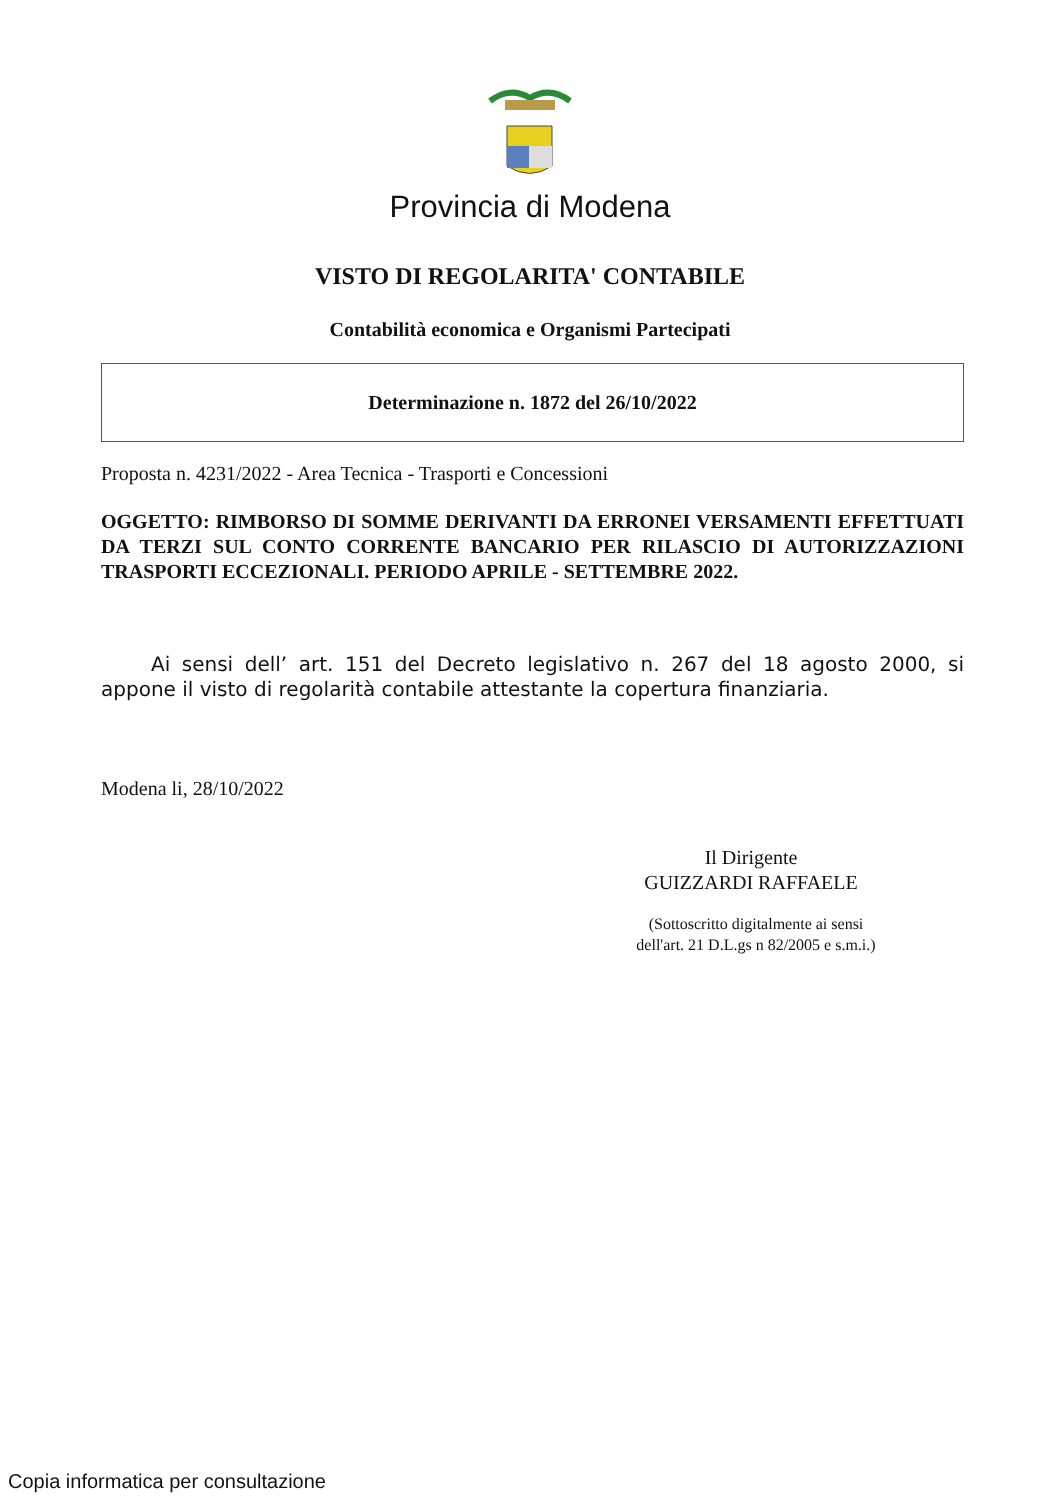Provincia di Modena
VISTO DI REGOLARITA' CONTABILE
Contabilità economica e Organismi Partecipati
Determinazione n. 1872 del 26/10/2022
Proposta n. 4231/2022 - Area Tecnica - Trasporti e Concessioni
OGGETTO: RIMBORSO DI SOMME DERIVANTI DA ERRONEI VERSAMENTI EFFETTUATI DA TERZI SUL CONTO CORRENTE BANCARIO PER RILASCIO DI AUTORIZZAZIONI TRASPORTI ECCEZIONALI. PERIODO APRILE - SETTEMBRE 2022.
Ai sensi dell’ art. 151 del Decreto legislativo n. 267 del 18 agosto 2000, si appone il visto di regolarità contabile attestante la copertura finanziaria.
Modena li, 28/10/2022
Il Dirigente
GUIZZARDI RAFFAELE
(Sottoscritto digitalmente ai sensi
dell'art. 21 D.L.gs n 82/2005 e s.m.i.)
Copia informatica per consultazione